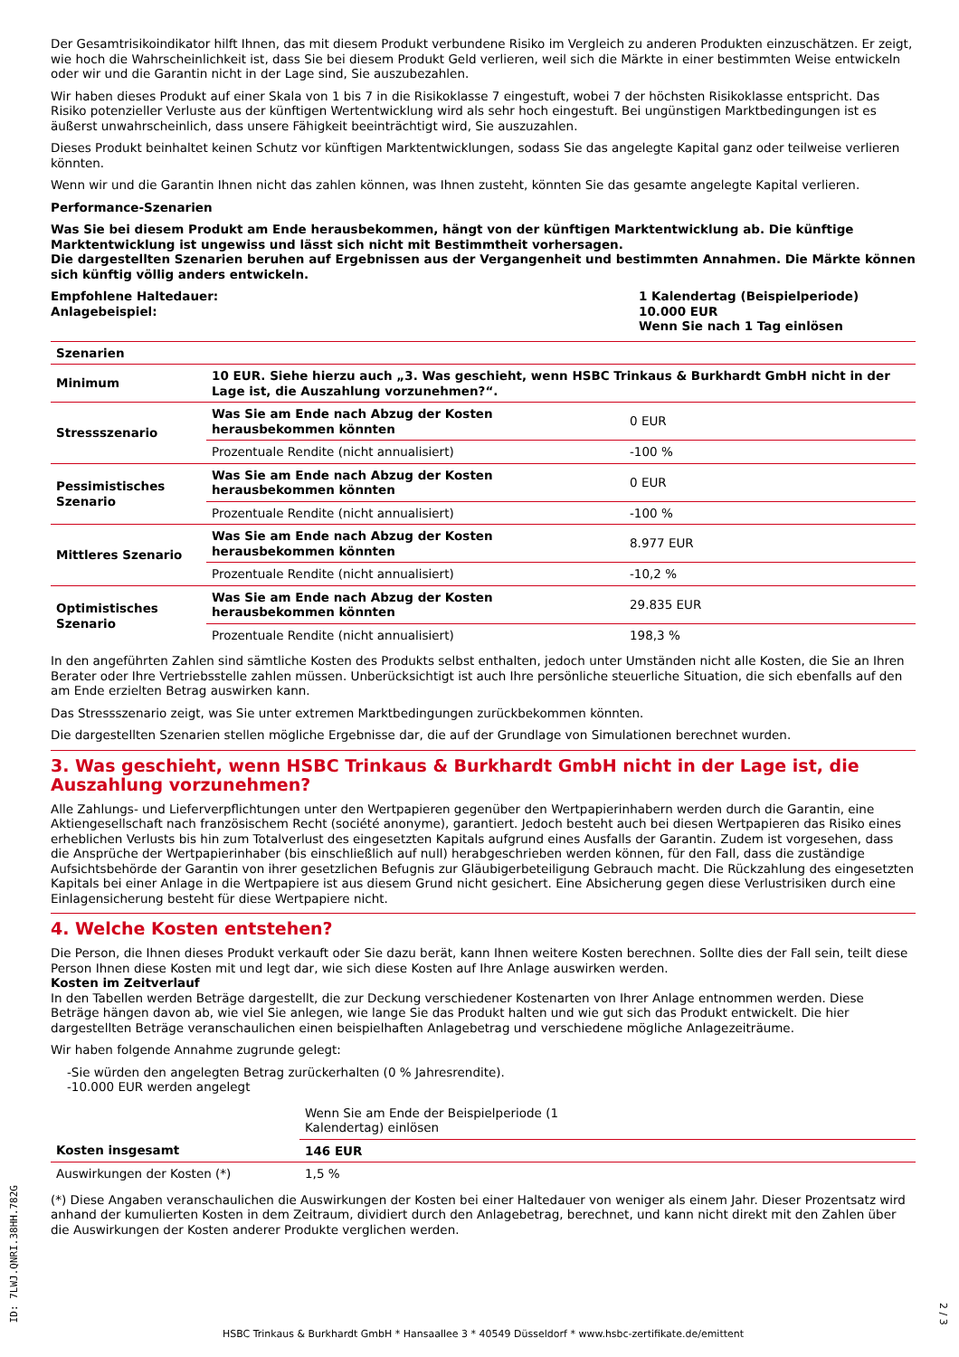Der Gesamtrisikoindikator hilft Ihnen, das mit diesem Produkt verbundene Risiko im Vergleich zu anderen Produkten einzuschätzen. Er zeigt, wie hoch die Wahrscheinlichkeit ist, dass Sie bei diesem Produkt Geld verlieren, weil sich die Märkte in einer bestimmten Weise entwickeln oder wir und die Garantin nicht in der Lage sind, Sie auszubezahlen.
Wir haben dieses Produkt auf einer Skala von 1 bis 7 in die Risikoklasse 7 eingestuft, wobei 7 der höchsten Risikoklasse entspricht. Das Risiko potenzieller Verluste aus der künftigen Wertentwicklung wird als sehr hoch eingestuft. Bei ungünstigen Marktbedingungen ist es äußerst unwahrscheinlich, dass unsere Fähigkeit beeinträchtigt wird, Sie auszuzahlen.
Dieses Produkt beinhaltet keinen Schutz vor künftigen Marktentwicklungen, sodass Sie das angelegte Kapital ganz oder teilweise verlieren könnten.
Wenn wir und die Garantin Ihnen nicht das zahlen können, was Ihnen zusteht, könnten Sie das gesamte angelegte Kapital verlieren.
Performance-Szenarien
Was Sie bei diesem Produkt am Ende herausbekommen, hängt von der künftigen Marktentwicklung ab. Die künftige Marktentwicklung ist ungewiss und lässt sich nicht mit Bestimmtheit vorhersagen.
Die dargestellten Szenarien beruhen auf Ergebnissen aus der Vergangenheit und bestimmten Annahmen. Die Märkte können sich künftig völlig anders entwickeln.
Empfohlene Haltedauer:
Anlagebeispiel:
1 Kalendertag (Beispielperiode)
10.000 EUR
Wenn Sie nach 1 Tag einlösen
| Szenarien | | |
| --- | --- | --- |
| Minimum | 10 EUR. Siehe hierzu auch „3. Was geschieht, wenn HSBC Trinkaus & Burkhardt GmbH nicht in der Lage ist, die Auszahlung vorzunehmen?“. | |
| Stressszenario | Was Sie am Ende nach Abzug der Kosten herausbekommen könnten | 0 EUR |
| | Prozentuale Rendite (nicht annualisiert) | -100 % |
| Pessimistisches Szenario | Was Sie am Ende nach Abzug der Kosten herausbekommen könnten | 0 EUR |
| | Prozentuale Rendite (nicht annualisiert) | -100 % |
| Mittleres Szenario | Was Sie am Ende nach Abzug der Kosten herausbekommen könnten | 8.977 EUR |
| | Prozentuale Rendite (nicht annualisiert) | -10,2 % |
| Optimistisches Szenario | Was Sie am Ende nach Abzug der Kosten herausbekommen könnten | 29.835 EUR |
| | Prozentuale Rendite (nicht annualisiert) | 198,3 % |
In den angeführten Zahlen sind sämtliche Kosten des Produkts selbst enthalten, jedoch unter Umständen nicht alle Kosten, die Sie an Ihren Berater oder Ihre Vertriebsstelle zahlen müssen. Unberücksichtigt ist auch Ihre persönliche steuerliche Situation, die sich ebenfalls auf den am Ende erzielten Betrag auswirken kann.
Das Stressszenario zeigt, was Sie unter extremen Marktbedingungen zurückbekommen könnten.
Die dargestellten Szenarien stellen mögliche Ergebnisse dar, die auf der Grundlage von Simulationen berechnet wurden.
3. Was geschieht, wenn HSBC Trinkaus & Burkhardt GmbH nicht in der Lage ist, die Auszahlung vorzunehmen?
Alle Zahlungs- und Lieferverpflichtungen unter den Wertpapieren gegenüber den Wertpapierinhabern werden durch die Garantin, eine Aktiengesellschaft nach französischem Recht (société anonyme), garantiert. Jedoch besteht auch bei diesen Wertpapieren das Risiko eines erheblichen Verlusts bis hin zum Totalverlust des eingesetzten Kapitals aufgrund eines Ausfalls der Garantin. Zudem ist vorgesehen, dass die Ansprüche der Wertpapierinhaber (bis einschließlich auf null) herabgeschrieben werden können, für den Fall, dass die zuständige Aufsichtsbehörde der Garantin von ihrer gesetzlichen Befugnis zur Gläubigerbeteiligung Gebrauch macht. Die Rückzahlung des eingesetzten Kapitals bei einer Anlage in die Wertpapiere ist aus diesem Grund nicht gesichert. Eine Absicherung gegen diese Verlustrisiken durch eine Einlagensicherung besteht für diese Wertpapiere nicht.
4. Welche Kosten entstehen?
Die Person, die Ihnen dieses Produkt verkauft oder Sie dazu berät, kann Ihnen weitere Kosten berechnen. Sollte dies der Fall sein, teilt diese Person Ihnen diese Kosten mit und legt dar, wie sich diese Kosten auf Ihre Anlage auswirken werden.
Kosten im Zeitverlauf
In den Tabellen werden Beträge dargestellt, die zur Deckung verschiedener Kostenarten von Ihrer Anlage entnommen werden. Diese Beträge hängen davon ab, wie viel Sie anlegen, wie lange Sie das Produkt halten und wie gut sich das Produkt entwickelt. Die hier dargestellten Beträge veranschaulichen einen beispielhaften Anlagebetrag und verschiedene mögliche Anlagezeiträume.
Wir haben folgende Annahme zugrunde gelegt:
-Sie würden den angelegten Betrag zurückerhalten (0 % Jahresrendite).
-10.000 EUR werden angelegt
| | Wenn Sie am Ende der Beispielperiode (1 Kalendertag) einlösen | |
| Kosten insgesamt | 146 EUR | |
| Auswirkungen der Kosten (*) | 1,5 % | |
(*) Diese Angaben veranschaulichen die Auswirkungen der Kosten bei einer Haltedauer von weniger als einem Jahr. Dieser Prozentsatz wird anhand der kumulierten Kosten in dem Zeitraum, dividiert durch den Anlagebetrag, berechnet, und kann nicht direkt mit den Zahlen über die Auswirkungen der Kosten anderer Produkte verglichen werden.
HSBC Trinkaus & Burkhardt GmbH * Hansaallee 3 * 40549 Düsseldorf * www.hsbc-zertifikate.de/emittent
ID: 7LWJ.QNRI.38HH.782G
2 / 3